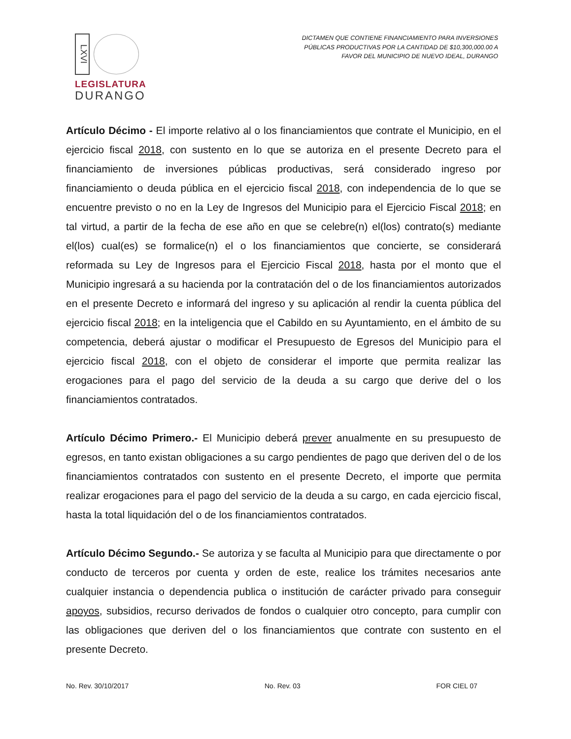LXVI
LEGISLATURA
DURANGO
DICTAMEN QUE CONTIENE FINANCIAMIENTO PARA INVERSIONES PÚBLICAS PRODUCTIVAS POR LA CANTIDAD DE $10,300,000.00 A FAVOR DEL MUNICIPIO DE NUEVO IDEAL, DURANGO
Artículo Décimo - El importe relativo al o los financiamientos que contrate el Municipio, en el ejercicio fiscal 2018, con sustento en lo que se autoriza en el presente Decreto para el financiamiento de inversiones públicas productivas, será considerado ingreso por financiamiento o deuda pública en el ejercicio fiscal 2018, con independencia de lo que se encuentre previsto o no en la Ley de Ingresos del Municipio para el Ejercicio Fiscal 2018; en tal virtud, a partir de la fecha de ese año en que se celebre(n) el(los) contrato(s) mediante el(los) cual(es) se formalice(n) el o los financiamientos que concierte, se considerará reformada su Ley de Ingresos para el Ejercicio Fiscal 2018, hasta por el monto que el Municipio ingresará a su hacienda por la contratación del o de los financiamientos autorizados en el presente Decreto e informará del ingreso y su aplicación al rendir la cuenta pública del ejercicio fiscal 2018; en la inteligencia que el Cabildo en su Ayuntamiento, en el ámbito de su competencia, deberá ajustar o modificar el Presupuesto de Egresos del Municipio para el ejercicio fiscal 2018, con el objeto de considerar el importe que permita realizar las erogaciones para el pago del servicio de la deuda a su cargo que derive del o los financiamientos contratados.
Artículo Décimo Primero.- El Municipio deberá prever anualmente en su presupuesto de egresos, en tanto existan obligaciones a su cargo pendientes de pago que deriven del o de los financiamientos contratados con sustento en el presente Decreto, el importe que permita realizar erogaciones para el pago del servicio de la deuda a su cargo, en cada ejercicio fiscal, hasta la total liquidación del o de los financiamientos contratados.
Artículo Décimo Segundo.- Se autoriza y se faculta al Municipio para que directamente o por conducto de terceros por cuenta y orden de este, realice los trámites necesarios ante cualquier instancia o dependencia publica o institución de carácter privado para conseguir apoyos, subsidios, recurso derivados de fondos o cualquier otro concepto, para cumplir con las obligaciones que deriven del o los financiamientos que contrate con sustento en el presente Decreto.
No. Rev. 30/10/2017 No. Rev. 03 FOR CIEL 07